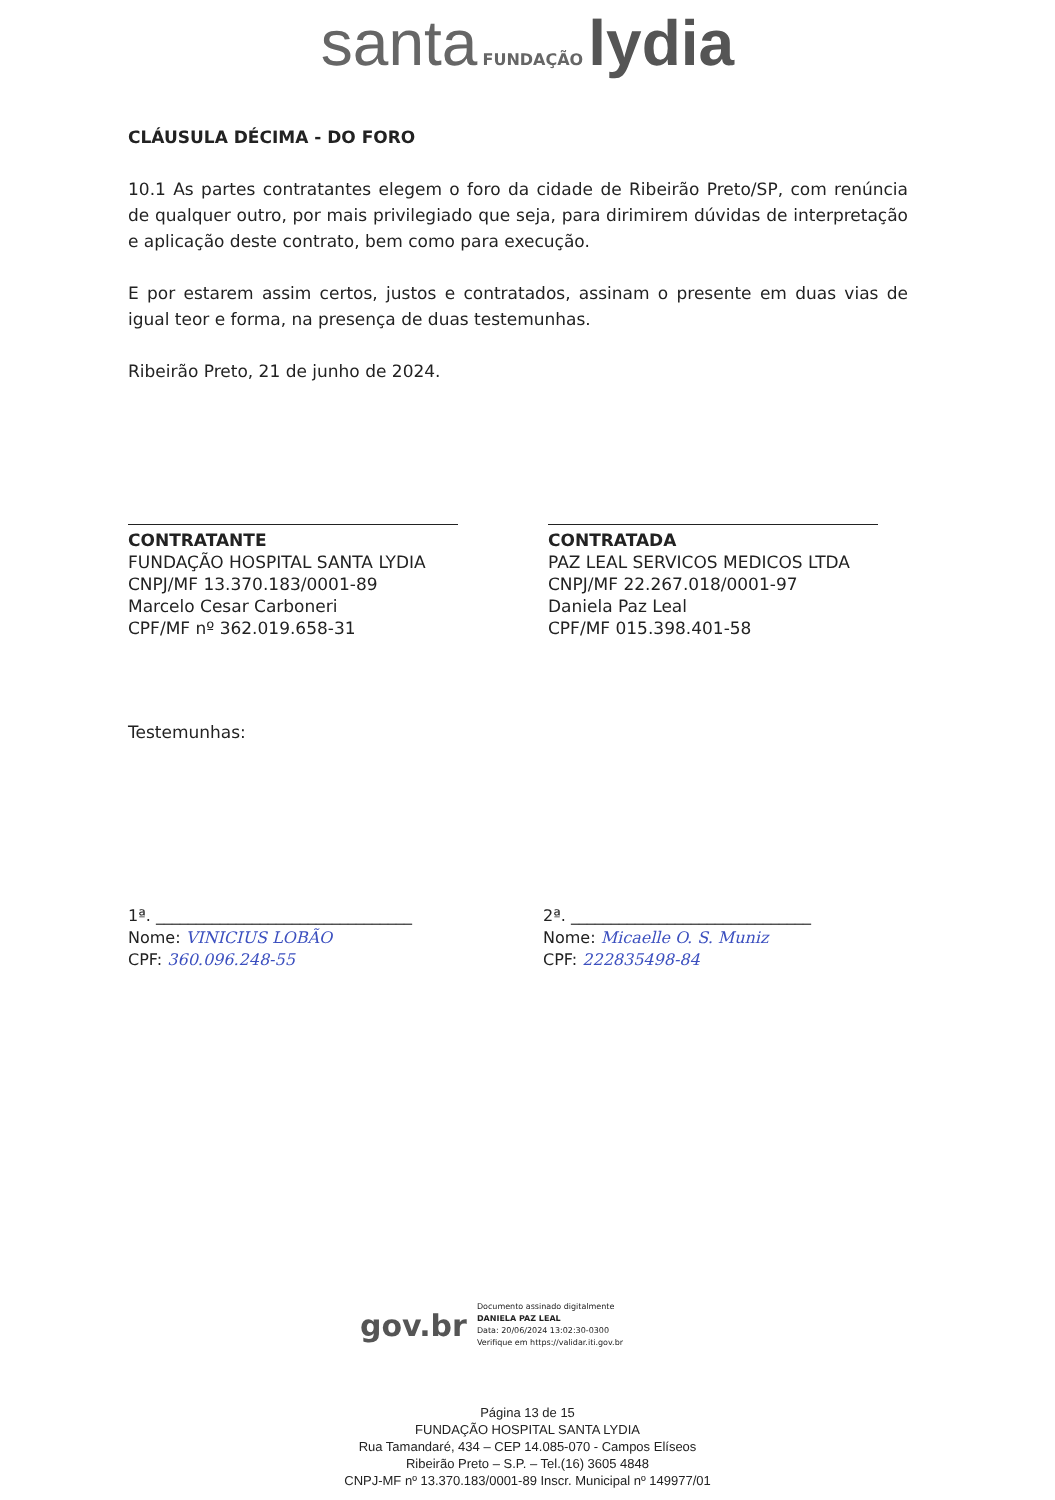santa FUNDAÇÃO lydia
CLÁUSULA DÉCIMA - DO FORO
10.1 As partes contratantes elegem o foro da cidade de Ribeirão Preto/SP, com renúncia de qualquer outro, por mais privilegiado que seja, para dirimirem dúvidas de interpretação e aplicação deste contrato, bem como para execução.
E por estarem assim certos, justos e contratados, assinam o presente em duas vias de igual teor e forma, na presença de duas testemunhas.
Ribeirão Preto, 21 de junho de 2024.
CONTRATANTE
FUNDAÇÃO HOSPITAL SANTA LYDIA
CNPJ/MF 13.370.183/0001-89
Marcelo Cesar Carboneri
CPF/MF nº 362.019.658-31
CONTRATADA
PAZ LEAL SERVICOS MEDICOS LTDA
CNPJ/MF 22.267.018/0001-97
Daniela Paz Leal
CPF/MF 015.398.401-58
Testemunhas:
1ª. ________________________________
Nome: VINICIUS LOBÃO
CPF: 360.096.248-55
2ª. ______________________________
Nome: Micaelle O. S. Muniz
CPF: 222835498-84
gov.br
Documento assinado digitalmente
DANIELA PAZ LEAL
Data: 20/06/2024 13:02:30-0300
Verifique em https://validar.iti.gov.br
Página 13 de 15
FUNDAÇÃO HOSPITAL SANTA LYDIA
Rua Tamandaré, 434 – CEP 14.085-070 - Campos Elíseos
Ribeirão Preto – S.P. – Tel.(16) 3605 4848
CNPJ-MF nº 13.370.183/0001-89 Inscr. Municipal nº 149977/01